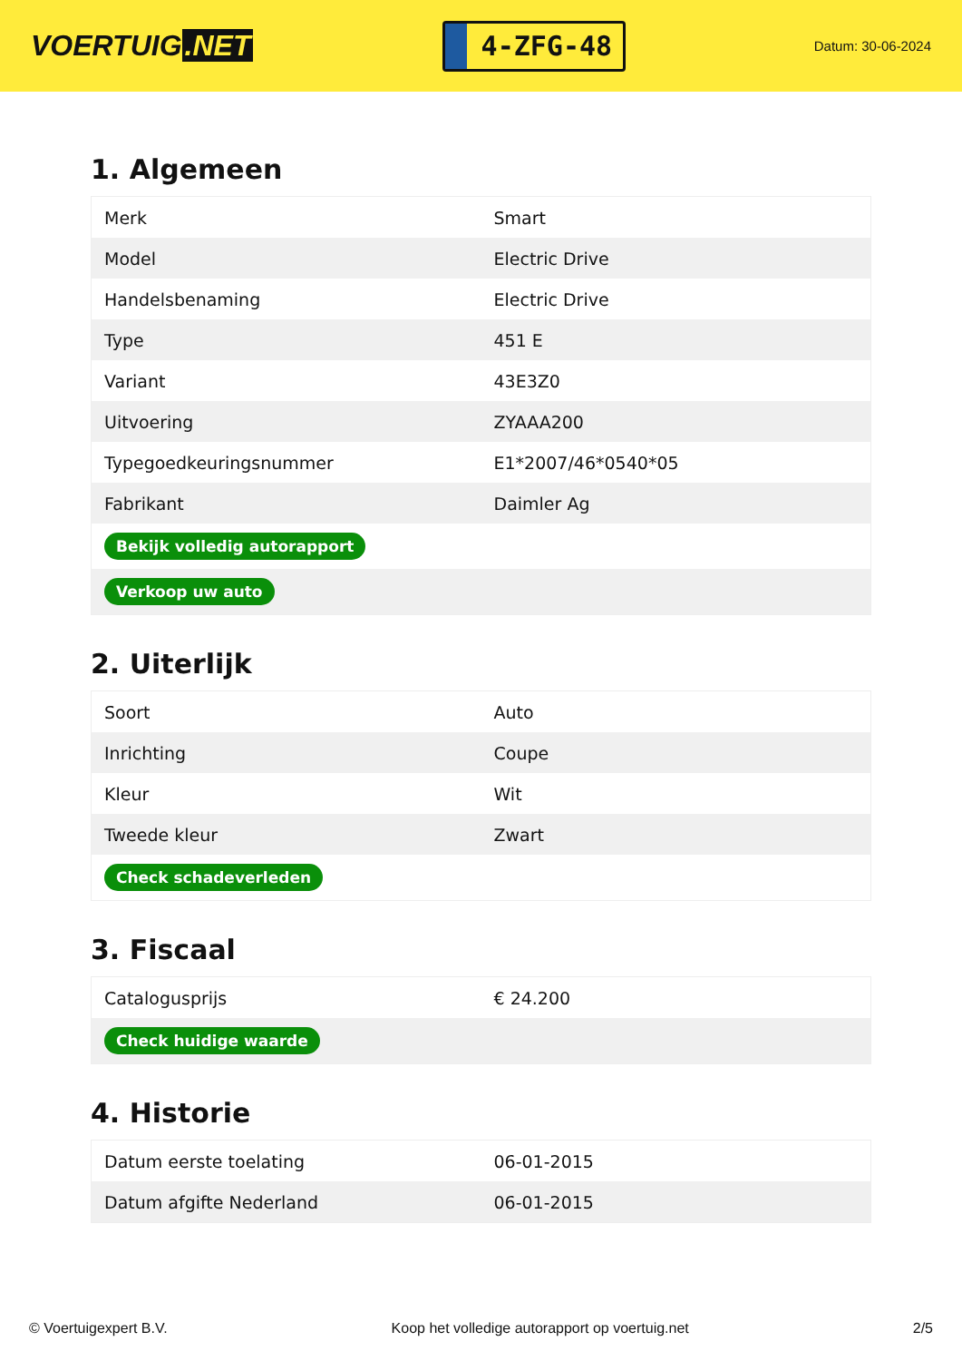VOERTUIG.NET
4-ZFG-48
Datum: 30-06-2024
1. Algemeen
| Merk | Smart |
| Model | Electric Drive |
| Handelsbenaming | Electric Drive |
| Type | 451 E |
| Variant | 43E3Z0 |
| Uitvoering | ZYAAA200 |
| Typegoedkeuringsnummer | E1*2007/46*0540*05 |
| Fabrikant | Daimler Ag |
| Bekijk volledig autorapport | |
| Verkoop uw auto | |
2. Uiterlijk
| Soort | Auto |
| Inrichting | Coupe |
| Kleur | Wit |
| Tweede kleur | Zwart |
| Check schadeverleden | |
3. Fiscaal
| Catalogusprijs | € 24.200 |
| Check huidige waarde | |
4. Historie
| Datum eerste toelating | 06-01-2015 |
| Datum afgifte Nederland | 06-01-2015 |
© Voertuigexpert B.V. Koop het volledige autorapport op voertuig.net 2/5